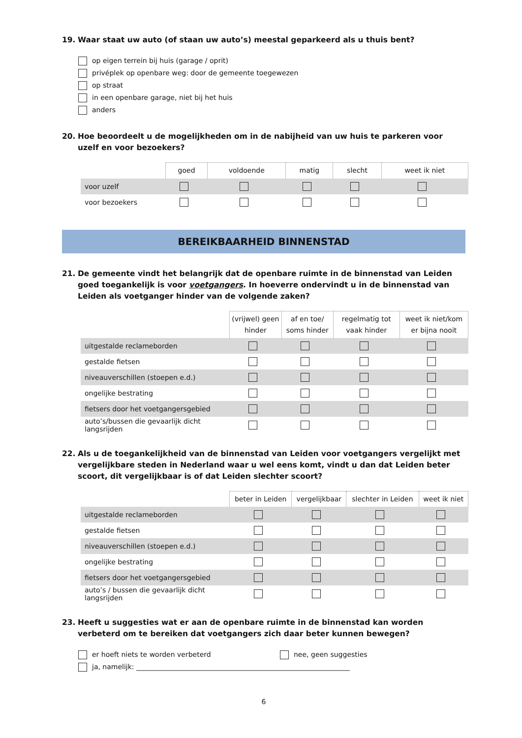19. Waar staat uw auto (of staan uw auto’s) meestal geparkeerd als u thuis bent?
op eigen terrein bij huis (garage / oprit)
privéplek op openbare weg: door de gemeente toegewezen
op straat
in een openbare garage, niet bij het huis
anders
20. Hoe beoordeelt u de mogelijkheden om in de nabijheid van uw huis te parkeren voor uzelf en voor bezoekers?
| | goed | voldoende | matig | slecht | weet ik niet |
| voor uzelf | | | | | |
| voor bezoekers | | | | | |
BEREIKBAARHEID BINNENSTAD
21. De gemeente vindt het belangrijk dat de openbare ruimte in de binnenstad van Leiden goed toegankelijk is voor voetgangers. In hoeverre ondervindt u in de binnenstad van Leiden als voetganger hinder van de volgende zaken?
| | (vrijwel) geen hinder | af en toe/ soms hinder | regelmatig tot vaak hinder | weet ik niet/kom er bijna nooit |
| uitgestalde reclameborden | | | | |
| gestalde fietsen | | | | |
| niveauverschillen (stoepen e.d.) | | | | |
| ongelijke bestrating | | | | |
| fietsers door het voetgangersgebied | | | | |
| auto’s/bussen die gevaarlijk dicht langsrijden | | | | |
22. Als u de toegankelijkheid van de binnenstad van Leiden voor voetgangers vergelijkt met vergelijkbare steden in Nederland waar u wel eens komt, vindt u dan dat Leiden beter scoort, dit vergelijkbaar is of dat Leiden slechter scoort?
| | beter in Leiden | vergelijkbaar | slechter in Leiden | weet ik niet |
| uitgestalde reclameborden | | | | |
| gestalde fietsen | | | | |
| niveauverschillen (stoepen e.d.) | | | | |
| ongelijke bestrating | | | | |
| fietsers door het voetgangersgebied | | | | |
| auto’s / bussen die gevaarlijk dicht langsrijden | | | | |
23. Heeft u suggesties wat er aan de openbare ruimte in de binnenstad kan worden verbeterd om te bereiken dat voetgangers zich daar beter kunnen bewegen?
er hoeft niets te worden verbeterd nee, geen suggesties
ja, namelijk: ______________________________________________________________
6